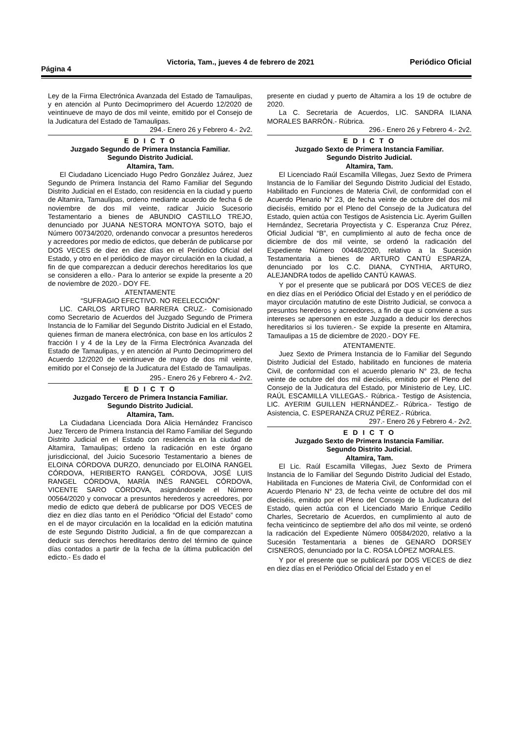Página 4 Victoria, Tam., jueves 4 de febrero de 2021 Periódico Oficial
Ley de la Firma Electrónica Avanzada del Estado de Tamaulipas, y en atención al Punto Decimoprimero del Acuerdo 12/2020 de veintinueve de mayo de dos mil veinte, emitido por el Consejo de la Judicatura del Estado de Tamaulipas.
294.- Enero 26 y Febrero 4.- 2v2.
E D I C T O
Juzgado Segundo de Primera Instancia Familiar.
Segundo Distrito Judicial.
Altamira, Tam.
El Ciudadano Licenciado Hugo Pedro González Juárez, Juez Segundo de Primera Instancia del Ramo Familiar del Segundo Distrito Judicial en el Estado, con residencia en la ciudad y puerto de Altamira, Tamaulipas, ordeno mediante acuerdo de fecha 6 de noviembre de dos mil veinte, radicar Juicio Sucesorio Testamentario a bienes de ABUNDIO CASTILLO TREJO, denunciado por JUANA NESTORA MONTOYA SOTO, bajo el Número 00734/2020, ordenando convocar a presuntos herederos y acreedores por medio de edictos, que deberán de publicarse por DOS VECES de diez en diez días en el Periódico Oficial del Estado, y otro en el periódico de mayor circulación en la ciudad, a fin de que comparezcan a deducir derechos hereditarios los que se consideren a ello.- Para lo anterior se expide la presente a 20 de noviembre de 2020.- DOY FE.
ATENTAMENTE
“SUFRAGIO EFECTIVO. NO REELECCIÓN”
LIC. CARLOS ARTURO BARRERA CRUZ.- Comisionado como Secretario de Acuerdos del Juzgado Segundo de Primera Instancia de lo Familiar del Segundo Distrito Judicial en el Estado, quienes firman de manera electrónica, con base en los artículos 2 fracción I y 4 de la Ley de la Firma Electrónica Avanzada del Estado de Tamaulipas, y en atención al Punto Decimoprimero del Acuerdo 12/2020 de veintinueve de mayo de dos mil veinte, emitido por el Consejo de la Judicatura del Estado de Tamaulipas.
295.- Enero 26 y Febrero 4.- 2v2.
E D I C T O
Juzgado Tercero de Primera Instancia Familiar.
Segundo Distrito Judicial.
Altamira, Tam.
La Ciudadana Licenciada Dora Alicia Hernández Francisco Juez Tercero de Primera Instancia del Ramo Familiar del Segundo Distrito Judicial en el Estado con residencia en la ciudad de Altamira, Tamaulipas; ordeno la radicación en este órgano jurisdiccional, del Juicio Sucesorio Testamentario a bienes de ELOINA CÓRDOVA DURZO, denunciado por ELOINA RANGEL CÓRDOVA, HERIBERTO RANGEL CÓRDOVA, JOSÉ LUIS RANGEL CÓRDOVA, MARÍA INÉS RANGEL CÓRDOVA, VICENTE SARO CÓRDOVA, asignándosele el Número 00564/2020 y convocar a presuntos herederos y acreedores, por medio de edicto que deberá de publicarse por DOS VECES de diez en diez días tanto en el Periódico “Oficial del Estado” como en el de mayor circulación en la localidad en la edición matutina de este Segundo Distrito Judicial, a fin de que comparezcan a deducir sus derechos hereditarios dentro del término de quince días contados a partir de la fecha de la última publicación del edicto.- Es dado el
presente en ciudad y puerto de Altamira a los 19 de octubre de 2020.
La C. Secretaria de Acuerdos, LIC. SANDRA ILIANA MORALES BARRÓN.- Rúbrica.
296.- Enero 26 y Febrero 4.- 2v2.
E D I C T O
Juzgado Sexto de Primera Instancia Familiar.
Segundo Distrito Judicial.
Altamira, Tam.
El Licenciado Raúl Escamilla Villegas, Juez Sexto de Primera Instancia de lo Familiar del Segundo Distrito Judicial del Estado, Habilitado en Funciones de Materia Civil, de conformidad con el Acuerdo Plenario N° 23, de fecha veinte de octubre del dos mil dieciséis, emitido por el Pleno del Consejo de la Judicatura del Estado, quien actúa con Testigos de Asistencia Lic. Ayerim Guillen Hernández, Secretaria Proyectista y C. Esperanza Cruz Pérez, Oficial Judicial “B”, en cumplimiento al auto de fecha once de diciembre de dos mil veinte, se ordenó la radicación del Expediente Número 00448/2020, relativo a la Sucesión Testamentaria a bienes de ARTURO CANTÚ ESPARZA, denunciado por los C.C. DIANA, CYNTHIA, ARTURO, ALEJANDRA todos de apellido CANTÚ KAWAS.
Y por el presente que se publicará por DOS VECES de diez en diez días en el Periódico Oficial del Estado y en el periódico de mayor circulación matutino de este Distrito Judicial, se convoca a presuntos herederos y acreedores, a fin de que si conviene a sus intereses se apersonen en este Juzgado a deducir los derechos hereditarios si los tuvieren.- Se expide la presente en Altamira, Tamaulipas a 15 de diciembre de 2020.- DOY FE.
ATENTAMENTE.
Juez Sexto de Primera Instancia de lo Familiar del Segundo Distrito Judicial del Estado, habilitado en funciones de materia Civil, de conformidad con el acuerdo plenario N° 23, de fecha veinte de octubre del dos mil dieciséis, emitido por el Pleno del Consejo de la Judicatura del Estado, por Ministerio de Ley, LIC. RAÚL ESCAMILLA VILLEGAS.- Rúbrica.- Testigo de Asistencia, LIC. AYERIM GUILLEN HERNÁNDEZ.- Rúbrica.- Testigo de Asistencia, C. ESPERANZA CRUZ PÉREZ.- Rúbrica.
297.- Enero 26 y Febrero 4.- 2v2.
E D I C T O
Juzgado Sexto de Primera Instancia Familiar.
Segundo Distrito Judicial.
Altamira, Tam.
El Lic. Raúl Escamilla Villegas, Juez Sexto de Primera Instancia de lo Familiar del Segundo Distrito Judicial del Estado, Habilitada en Funciones de Materia Civil, de Conformidad con el Acuerdo Plenario N° 23, de fecha veinte de octubre del dos mil dieciséis, emitido por el Pleno del Consejo de la Judicatura del Estado, quien actúa con el Licenciado Mario Enrique Cedillo Charles, Secretario de Acuerdos, en cumplimiento al auto de fecha veinticinco de septiembre del año dos mil veinte, se ordenó la radicación del Expediente Número 00584/2020, relativo a la Sucesión Testamentaria a bienes de GENARO DORSEY CISNEROS, denunciado por la C. ROSA LÓPEZ MORALES.
Y por el presente que se publicará por DOS VECES de diez en diez días en el Periódico Oficial del Estado y en el